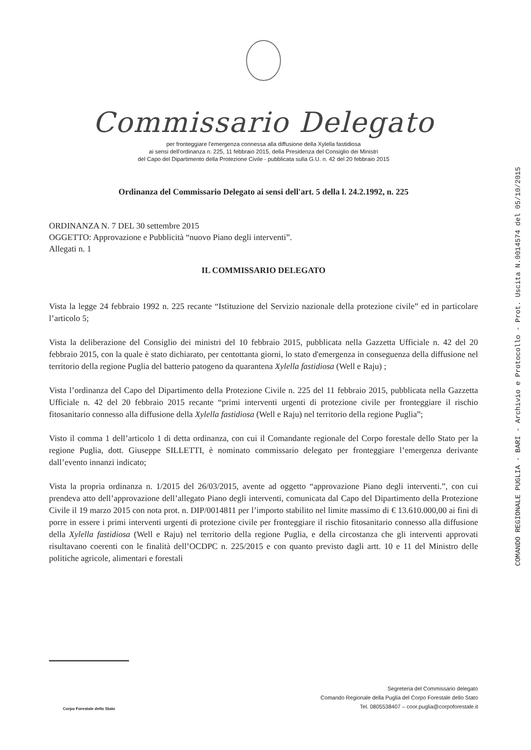Commissario Delegato
per fronteggiare l'emergenza connessa alla diffusione della Xylella fastidiosa
ai sensi dell'ordinanza n. 225, 11 febbraio 2015, della Presidenza del Consiglio dei Ministri
del Capo del Dipartimento della Protezione Civile - pubblicata sulla G.U. n. 42 del 20 febbraio 2015
Ordinanza del Commissario Delegato ai sensi dell'art. 5 della l. 24.2.1992, n. 225
ORDINANZA N. 7 DEL 30 settembre 2015
OGGETTO: Approvazione e Pubblicità “nuovo Piano degli interventi”.
Allegati n. 1
IL COMMISSARIO DELEGATO
Vista la legge 24 febbraio 1992 n. 225 recante “Istituzione del Servizio nazionale della protezione civile” ed in particolare l’articolo 5;
Vista la deliberazione del Consiglio dei ministri del 10 febbraio 2015, pubblicata nella Gazzetta Ufficiale n. 42 del 20 febbraio 2015, con la quale è stato dichiarato, per centottanta giorni, lo stato d'emergenza in conseguenza della diffusione nel territorio della regione Puglia del batterio patogeno da quarantena Xylella fastidiosa (Well e Raju) ;
Vista l’ordinanza del Capo del Dipartimento della Protezione Civile n. 225 del 11 febbraio 2015, pubblicata nella Gazzetta Ufficiale n. 42 del 20 febbraio 2015 recante “primi interventi urgenti di protezione civile per fronteggiare il rischio fitosanitario connesso alla diffusione della Xylella fastidiosa (Well e Raju) nel territorio della regione Puglia”;
Visto il comma 1 dell’articolo 1 di detta ordinanza, con cui il Comandante regionale del Corpo forestale dello Stato per la regione Puglia, dott. Giuseppe SILLETTI, è nominato commissario delegato per fronteggiare l’emergenza derivante dall’evento innanzi indicato;
Vista la propria ordinanza n. 1/2015 del 26/03/2015, avente ad oggetto “approvazione Piano degli interventi.”, con cui prendeva atto dell’approvazione dell’allegato Piano degli interventi, comunicata dal Capo del Dipartimento della Protezione Civile il 19 marzo 2015 con nota prot. n. DIP/0014811 per l’importo stabilito nel limite massimo di € 13.610.000,00 ai fini di porre in essere i primi interventi urgenti di protezione civile per fronteggiare il rischio fitosanitario connesso alla diffusione della Xylella fastidiosa (Well e Raju) nel territorio della regione Puglia, e della circostanza che gli interventi approvati risultavano coerenti con le finalità dell’OCDPC n. 225/2015 e con quanto previsto dagli artt. 10 e 11 del Ministro delle politiche agricole, alimentari e forestali
COMANDO REGIONALE PUGLIA - BARI - Archivio e Protocollo - Prot. Uscita N.0014574 del 05/10/2015
Corpo Forestale dello Stato
Segreteria del Commissario delegato
Comando Regionale della Puglia del Corpo Forestale dello Stato
Tel. 0805538407 – coor.puglia@corpoforestale.it